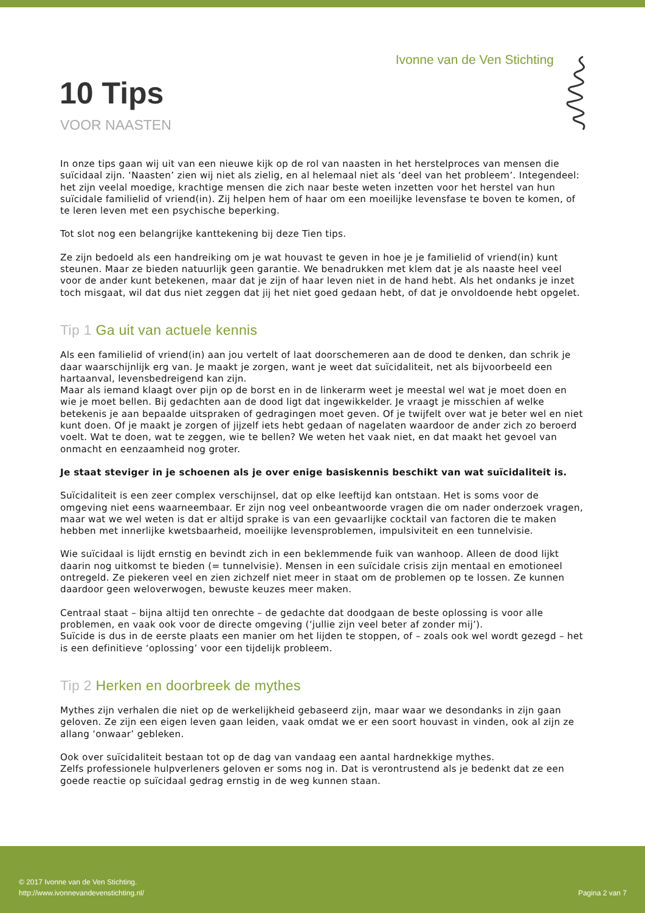Ivonne van de Ven Stichting
10 Tips
VOOR NAASTEN
In onze tips gaan wij uit van een nieuwe kijk op de rol van naasten in het herstelproces van mensen die suïcidaal zijn. ‘Naasten’ zien wij niet als zielig, en al helemaal niet als ‘deel van het probleem’. Integendeel: het zijn veelal moedige, krachtige mensen die zich naar beste weten inzetten voor het herstel van hun suïcidale familielid of vriend(in). Zij helpen hem of haar om een moeilijke levensfase te boven te komen, of te leren leven met een psychische beperking.
Tot slot nog een belangrijke kanttekening bij deze Tien tips.
Ze zijn bedoeld als een handreiking om je wat houvast te geven in hoe je je familielid of vriend(in) kunt steunen. Maar ze bieden natuurlijk geen garantie. We benadrukken met klem dat je als naaste heel veel voor de ander kunt betekenen, maar dat je zijn of haar leven niet in de hand hebt. Als het ondanks je inzet toch misgaat, wil dat dus niet zeggen dat jij het niet goed gedaan hebt, of dat je onvoldoende hebt opgelet.
Tip 1 Ga uit van actuele kennis
Als een familielid of vriend(in) aan jou vertelt of laat doorschemeren aan de dood te denken, dan schrik je daar waarschijnlijk erg van. Je maakt je zorgen, want je weet dat suïcidaliteit, net als bijvoorbeeld een hartaanval, levensbedreigend kan zijn.
Maar als iemand klaagt over pijn op de borst en in de linkerarm weet je meestal wel wat je moet doen en wie je moet bellen. Bij gedachten aan de dood ligt dat ingewikkelder. Je vraagt je misschien af welke betekenis je aan bepaalde uitspraken of gedragingen moet geven. Of je twijfelt over wat je beter wel en niet kunt doen. Of je maakt je zorgen of jijzelf iets hebt gedaan of nagelaten waardoor de ander zich zo beroerd voelt. Wat te doen, wat te zeggen, wie te bellen? We weten het vaak niet, en dat maakt het gevoel van onmacht en eenzaamheid nog groter.
Je staat steviger in je schoenen als je over enige basiskennis beschikt van wat suïcidaliteit is.
Suïcidaliteit is een zeer complex verschijnsel, dat op elke leeftijd kan ontstaan. Het is soms voor de omgeving niet eens waarneembaar. Er zijn nog veel onbeantwoorde vragen die om nader onderzoek vragen, maar wat we wel weten is dat er altijd sprake is van een gevaarlijke cocktail van factoren die te maken hebben met innerlijke kwetsbaarheid, moeilijke levensproblemen, impulsiviteit en een tunnelvisie.
Wie suïcidaal is lijdt ernstig en bevindt zich in een beklemmende fuik van wanhoop. Alleen de dood lijkt daarin nog uitkomst te bieden (= tunnelvisie). Mensen in een suïcidale crisis zijn mentaal en emotioneel ontregeld. Ze piekeren veel en zien zichzelf niet meer in staat om de problemen op te lossen. Ze kunnen daardoor geen weloverwogen, bewuste keuzes meer maken.
Centraal staat – bijna altijd ten onrechte – de gedachte dat doodgaan de beste oplossing is voor alle problemen, en vaak ook voor de directe omgeving (‘jullie zijn veel beter af zonder mij’).
Suïcide is dus in de eerste plaats een manier om het lijden te stoppen, of – zoals ook wel wordt gezegd – het is een definitieve ‘oplossing’ voor een tijdelijk probleem.
Tip 2 Herken en doorbreek de mythes
Mythes zijn verhalen die niet op de werkelijkheid gebaseerd zijn, maar waar we desondanks in zijn gaan geloven. Ze zijn een eigen leven gaan leiden, vaak omdat we er een soort houvast in vinden, ook al zijn ze allang ‘onwaar’ gebleken.
Ook over suïcidaliteit bestaan tot op de dag van vandaag een aantal hardnekkige mythes.
Zelfs professionele hulpverleners geloven er soms nog in. Dat is verontrustend als je bedenkt dat ze een goede reactie op suïcidaal gedrag ernstig in de weg kunnen staan.
© 2017 Ivonne van de Ven Stichting.
http://www.ivonnevandevenstichting.nl/
Pagina 2 van 7